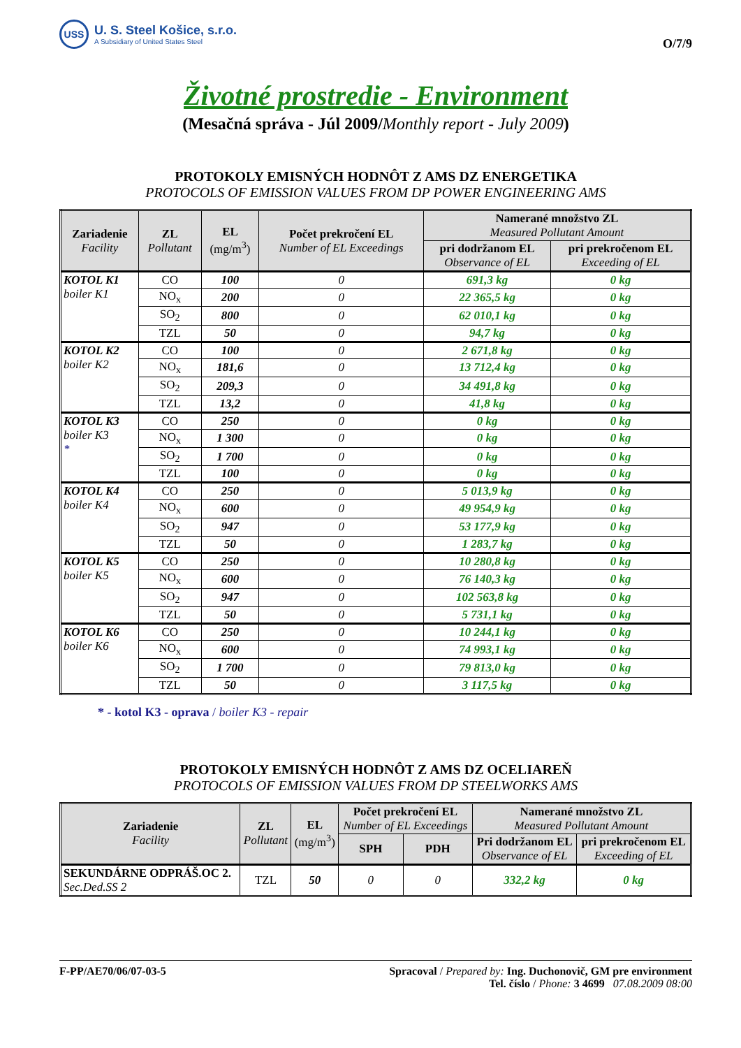USS
U. S. Steel Košice, s.r.o.
A Subsidiary of United States Steel
O/7/9
Životné prostredie - Environment
(Mesačná správa - Júl 2009/Monthly report - July 2009)
PROTOKOLY EMISNÝCH HODNÔT Z AMS DZ ENERGETIKA
PROTOCOLS OF EMISSION VALUES FROM DP POWER ENGINEERING AMS
| Zariadenie Facility | ZL Pollutant | EL (mg/m<sup>3</sup>) | Počet prekročení EL Number of EL Exceedings | Namerané množstvo ZL Measured Pollutant Amount | |
| --- | --- | --- | --- | --- | --- |
| | | | | pri dodržanom EL Observance of EL | pri prekročenom EL Exceeding of EL |
| KOTOL K1 boiler K1 | CO | 100 | 0 | 691,3 kg | 0 kg |
| | NO<sub>x</sub> | 200 | 0 | 22 365,5 kg | 0 kg |
| | SO<sub>2</sub> | 800 | 0 | 62 010,1 kg | 0 kg |
| | TZL | 50 | 0 | 94,7 kg | 0 kg |
| KOTOL K2 boiler K2 | CO | 100 | 0 | 2 671,8 kg | 0 kg |
| | NO<sub>x</sub> | 181,6 | 0 | 13 712,4 kg | 0 kg |
| | SO<sub>2</sub> | 209,3 | 0 | 34 491,8 kg | 0 kg |
| | TZL | 13,2 | 0 | 41,8 kg | 0 kg |
| KOTOL K3 boiler K3 * | CO | 250 | 0 | 0 kg | 0 kg |
| | NO<sub>x</sub> | 1 300 | 0 | 0 kg | 0 kg |
| | SO<sub>2</sub> | 1 700 | 0 | 0 kg | 0 kg |
| | TZL | 100 | 0 | 0 kg | 0 kg |
| KOTOL K4 boiler K4 | CO | 250 | 0 | 5 013,9 kg | 0 kg |
| | NO<sub>x</sub> | 600 | 0 | 49 954,9 kg | 0 kg |
| | SO<sub>2</sub> | 947 | 0 | 53 177,9 kg | 0 kg |
| | TZL | 50 | 0 | 1 283,7 kg | 0 kg |
| KOTOL K5 boiler K5 | CO | 250 | 0 | 10 280,8 kg | 0 kg |
| | NO<sub>x</sub> | 600 | 0 | 76 140,3 kg | 0 kg |
| | SO<sub>2</sub> | 947 | 0 | 102 563,8 kg | 0 kg |
| | TZL | 50 | 0 | 5 731,1 kg | 0 kg |
| KOTOL K6 boiler K6 | CO | 250 | 0 | 10 244,1 kg | 0 kg |
| | NO<sub>x</sub> | 600 | 0 | 74 993,1 kg | 0 kg |
| | SO<sub>2</sub> | 1 700 | 0 | 79 813,0 kg | 0 kg |
| | TZL | 50 | 0 | 3 117,5 kg | 0 kg |
* - kotol K3 - oprava / boiler K3 - repair
PROTOKOLY EMISNÝCH HODNÔT Z AMS DZ OCELIAREŇ
PROTOCOLS OF EMISSION VALUES FROM DP STEELWORKS AMS
| Zariadenie Facility | ZL Pollutant | EL (mg/m<sup>3</sup>) | Počet prekročení EL Number of EL Exceedings | | Namerané množstvo ZL Measured Pollutant Amount | |
| --- | --- | --- | --- | --- | --- | --- |
| | | | SPH | PDH | Pri dodržanom EL Observance of EL | pri prekročenom EL Exceeding of EL |
| SEKUNDÁRNE ODPRÁŠ.OC 2. Sec.Ded.SS 2 | TZL | 50 | 0 | 0 | 332,2 kg | 0 kg |
F-PP/AE70/06/07-03-5 Spracoval / Prepared by: Ing. Duchonovič, GM pre environment
Tel. číslo / Phone: 3 4699 07.08.2009 08:00